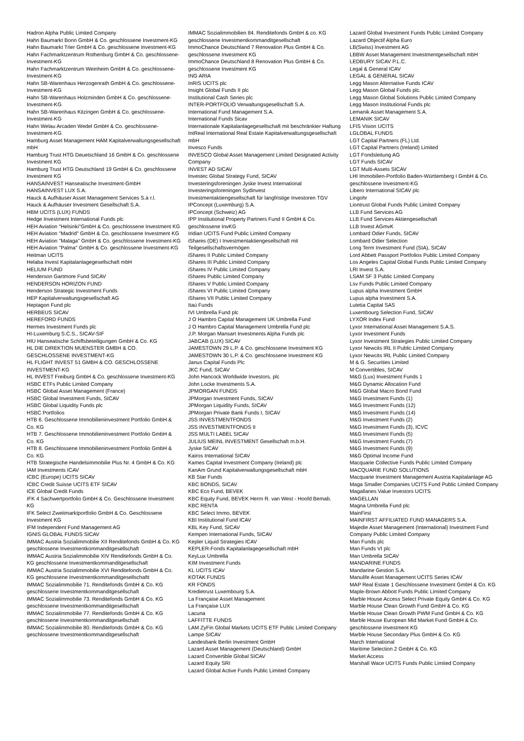Hadron Alpha Public Limited Company
Hahn Baumarkt Bonn GmbH & Co. geschlossene Investment-KG
Hahn Baumarkt Trier GmbH & Co. geschlossene Investment-KG
Hahn Fachmarktzentrum Rothenburg GmbH & Co. geschlossene-Investment-KG
Hahn Fachmarktzentrum Weinheim GmbH & Co. geschlossene-Investment-KG
Hahn SB-Warenhaus Herzogenrath GmbH & Co. geschlossene-Investment-KG
Hahn SB-Warenhaus Holzminden GmbH & Co. geschlossene-Investment-KG
Hahn SB-Warenhaus Kitzingen GmbH & Co. geschlossene-Investment-KG
Hahn Welau Arcaden Wedel GmbH & Co. geschlossene-Investment-KG
Hamburg Asset Management HAM Kapitalverwaltungsgesellschaft mbH
Hamburg Trust HTG Deuetschland 16 GmbH & Co. geschlossene Investment KG
Hamburg Trust HTG Deutschland 19 GmbH & Co. geschlossene Investment KG
HANSAINVEST Hanseatische Investment-GmbH
HANSAINVEST LUX S.A.
Hauck & Aufhäuser Asset Management Services S.à r.l.
Hauck & Aufhäuser Investment Gesellschaft S.A.
HBM UCITS (LUX) FUNDS
Hedge Investment International Funds plc
HEH Aviation "Helsinki"GmbH & Co. geschlossene Investment KG
HEH Aviation "Madrid" GmbH & Co. geschlossene Investment KG
HEH Aviation "Malaga" GmbH & Co. geschlossene Investment-KG
HEH Aviation "Palma" GmbH & Co. geschlossene Investment-KG
Heitman UCITS
Helaba Invest Kapitalanlagegesellschaft mbH
HELIUM FUND
Henderson Gartmore Fund SICAV
HENDERSON HORIZON FUND
Henderson Strategic Investment Funds
HEP Kapitalverwaltungsgesellschaft AG
Heptagon Fund plc
HERBEUS SICAV
HEREFORD FUNDS
Hermes Investment Funds plc
HI-Luxemburg S.C.S., SICAV-SIF
HIU Hanseatische Schiffsbeteiligungen GmbH & Co. KG
HL DIE DIREKTION MUENSTER GMBH & CO. GESCHLOSSENE INVESTMENT-KG
HL FLIGHT INVEST 51 GMBH & CO. GESCHLOSSENE INVESTMENT-KG
HL INVEST Freiburg GmbH & Co. geschlossene Investment-KG
HSBC ETFs Public Limited Company
HSBC Global Asset Management (France)
HSBC Global Investment Funds, SICAV
HSBC Global Liquidity Funds plc
HSBC Portfolios
HTB 6. Geschlossene Immobilieninvestment Portfolio GmbH & Co. KG
HTB 7. Geschlossene Immobilieninvestment Portfolio GmbH & Co. KG
HTB 8. Geschlossene Immobilieninvestment Portfolio GmbH & Co. KG
HTB Strategische Handelsimmobilie Plus Nr. 4 GmbH & Co. KG
IAM Investments ICAV
ICBC (Europe) UCITS SICAV
ICBC Credit Suisse UCITS ETF SICAV
ICE Global Credit Funds
IFK 4 Sachwertportfolio GmbH & Co. Geschlossene Investment KG
IFK Select Zweitmarktportfolio GmbH & Co. Geschlossene Investment KG
IFM Independent Fund Management AG
IGNIS GLOBAL FUNDS SICAV
IMMAC Austria Sozialimmobilie XII Renditefonds GmbH & Co. KG geschlossene Investmentkommanditgesellschaft
IMMAC Austria Sozialimmobilie XIV Renditefonds GmbH & Co. KG geschlossene Investmentkommanditgesellschaft
IMMAC Austria Sozialimmobilie XVI Renditefonds GmbH & Co. KG geschlossene Investmentkommanditgesellschaftt
IMMAC Sozialimmobilie 71. Renditefonds GmbH & Co. KG geschlossene Investmentkommanditgesellschaft
IMMAC Sozialimmobilie 73. Renditefonds GmbH & Co. KG geschlossene Investmentkommanditgesellschaft
IMMAC Sozialimmobilie 77. Renditefonds GmbH & Co. KG geschlossene Investmentkommanditgesellschaft
IMMAC Sozialimmobilie 80. Renditefonds GmbH & Co. KG geschlossene Investmentkommanditgesellschaft
IMMAC Sozialimmobilien 84. Renditefonds GmbH & co. KG geschlossene Investmentkommanditgesellschaft
ImmoChance Deutschland 7 Renovation Plus GmbH & Co. geschlossene Investment KG
ImmoChance Deutschland 8 Renovation Plus GmbH & Co. geschlossene Investment KG
ING ARIA
InRIS UCITS plc
Insight Global Funds II plc
Institutional Cash Series plc
INTER-PORTFOLIO Verwaltungsgesellschaft S.A.
International Fund Management S.A.
International Funds Sicav
Internationale Kapitalanlagegesellschaft mit beschränkter Haftung
IntReal International Real Estate Kapitalverwaltungsgesellschaft mbH
Invesco Funds
INVESCO Global Asset Management Limited Designated Activity Company
INVEST AD SICAV
Investec Global Strategy Fund, SICAV
Investeringsforeningen Jyske Invest International
Investeringsforeningen Sydinvest
Investmentaktiengesellschaft für langfristige Investoren TGV
IPConcept (Luxemburg) S.A.
IPConcept (Schweiz) AG
IPP Institutional Property Partners Fund II GmbH & Co. geschlossene InvKG
Iridian UCITS Fund Public Limited Company
iShares (DE) I Investmentaktiengesellschaft mit Teilgesellschaftsvermögen
iShares II Public Limited Company
iShares III Public Limited Company
iShares IV Public Limited Company
iShares Public Limited Company
iShares V Public Limited Company
iShares VI Public Limited Company
iShares VII Public Limited Company
Itaú Funds
IVI Umbrella Fund plc
J O Hambro Capital Management UK Umbrella Fund
J O Hambro Capital Management Umbrella Fund plc
J.P. Morgan Mansart Investments Alpha Funds plc
JABCAB (LUX) SICAV
JAMESTOWN 29 L.P. & Co. geschlossene Investment KG
JAMESTOWN 30 L.P. & Co. geschlossene Investment KG
Janus Capital Funds Plc
JKC Fund, SICAV
John Hancock Worldwide Investors, plc
John Locke Investments S.A.
JPMORGAN FUNDS
JPMorgan Investment Funds, SICAV
JPMorgan Liquidity Funds, SICAV
JPMorgan Private Bank Funds I, SICAV
JSS INVESTMENTFONDS
JSS INVESTMENTFONDS II
JSS MULTI LABEL SICAV
JULIUS MEINL INVESTMENT Gesellschaft m.b.H.
Jyske SICAV
Kairos International SICAV
Kames Capital Investment Company (Ireland) plc
KanAm Grund Kapitalverwaltungsgesellschaft mbH
KB Star Funds
KBC BONDS, SICAV
KBC Eco Fund, BEVEK
KBC Equity Fund, BEVEK Herrn R. van West - Hoofd Bemab.
KBC RENTA
KBC Select Immo, BEVEK
KBI Institutional Fund ICAV
KBL Key Fund, SICAV
Kempen International Funds, SICAV
Kepler Liquid Strategies ICAV
KEPLER-Fonds Kapitalanlagegesellschaft mbH
KeyLux Umbrella
KIM Investment Funds
KL UCITS ICAV
KOTAK FUNDS
KR FONDS
Kredietrust Luxembourg S.A.
La Française Asset Management
La Française LUX
Lacuna
LAFFITTE FUNDS
LAM ZyFin Global Markets UCITS ETF Public Limited Company
Lampe SICAV
Landesbank Berlin Investment GmbH
Lazard Asset Management (Deutschland) GmbH
Lazard Convertible Global SICAV
Lazard Equity SRI
Lazard Global Active Funds Public Limited Company
Lazard Global Investment Funds Public Limited Company
Lazard Objectif Alpha Euro
LB(Swiss) Investment AG
LBBW Asset Management Investmentgesellschaft mbH
LEDBURY SICAV P.L.C.
Legal & General ICAV
LEGAL & GENERAL SICAV
Legg Mason Alternative Funds ICAV
Legg Mason Global Funds plc.
Legg Mason Global Solutions Public Limited Company
Legg Mason Institutional Funds plc
Lemanik Asset Management S.A.
LEMANIK SICAV
LFIS Vision UCITS
LGLOBAL FUNDS
LGT Capital Partners (FL) Ltd.
LGT Capital Partners (Ireland) Limited
LGT Fondsleitung AG
LGT Funds SICAV
LGT Multi-Assets SICAV
LHI Immobilien-Portfolio Baden-Württemberg I GmbH & Co. geschlossene Investment-KG
Libero International SICAV plc
Lingohr
Liontrust Global Funds Public Limited Company
LLB Fund Services AG
LLB Fund Services Aktiengesellschaft
LLB Invest AGmvK
Lombard Odier Funds, SICAV
Lombard Odier Selection
Long Term Investment Fund (SIA), SICAV
Lord Abbett Passport Portfolios Public Limited Company
Los Angeles Capital Global Funds Public Limited Company
LRI Invest S.A.
LSAM SF 3 Public Limited Company
Lsv Funds Public Limited Company
Lupus alpha Investment GmbH
Lupus alpha Investment S.A.
Lutetia Capital SAS
Luxembourg Selection Fund, SICAV
LYXOR Index Fund
Lyxor International Asset Management S.A.S.
Lyxor Investment Funds
Lyxor Investment Strategies Public Limited Company
Lyxor Newcits IRL II Public Limited Company
Lyxor Newcits IRL Public Limited Company
M & G. Securities Limited
M Convertibles, SICAV
M&G (Lux) Investment Funds 1
M&G Dynamic Allocation Fund
M&G Global Macro Bond Fund
M&G Investment Funds (1)
M&G Investment Funds (12)
M&G Investment Funds (14)
M&G Investment Funds (2)
M&G Investment Funds (3), ICVC
M&G Investment Funds (5)
M&G Investment Funds (7)
M&G Investment Funds (9)
M&G Optimal Income Fund
Macquarie Collective Funds Public Limited Company
MACQUARIE FUND SOLUTIONS
Macquarie Investment Management Austria Kapitalanlage AG
Maga Smaller Companies UCITS Fund Public Limited Company
Magallanes Value Investors UCITS
MAGELLAN
Magna Umbrella Fund plc
MainFirst
MAINFIRST AFFILIATED FUND MANAGERS S.A.
Majedie Asset Management (International) Investment Fund Company Public Limited Company
Man Funds plc
Man Funds VI plc
Man Umbrella SICAV
MANDARINE FUNDS
Mandarine Gestion S.A.
Manulife Asset Management UCITS Series ICAV
MAP Real Estate 1 Geschlossene Investment GmbH & Co. KG
Maple-Brown Abbott Funds Public Limited Company
Marble House Access Select Private Equity GmbH & Co. KG
Marble House Clean Growth Fund GmbH & Co. KG
Marble House Clean Growth PWM Fund GmbH & Co. KG
Marble House European Mid Market Fund GmbH & Co. geschlossene Investment KG
Marble House Secondary Plus GmbH & Co. KG
March International
Maritime Selection 2 GmbH & Co. KG
Market Access
Marshall Wace UCITS Funds Public Limited Company